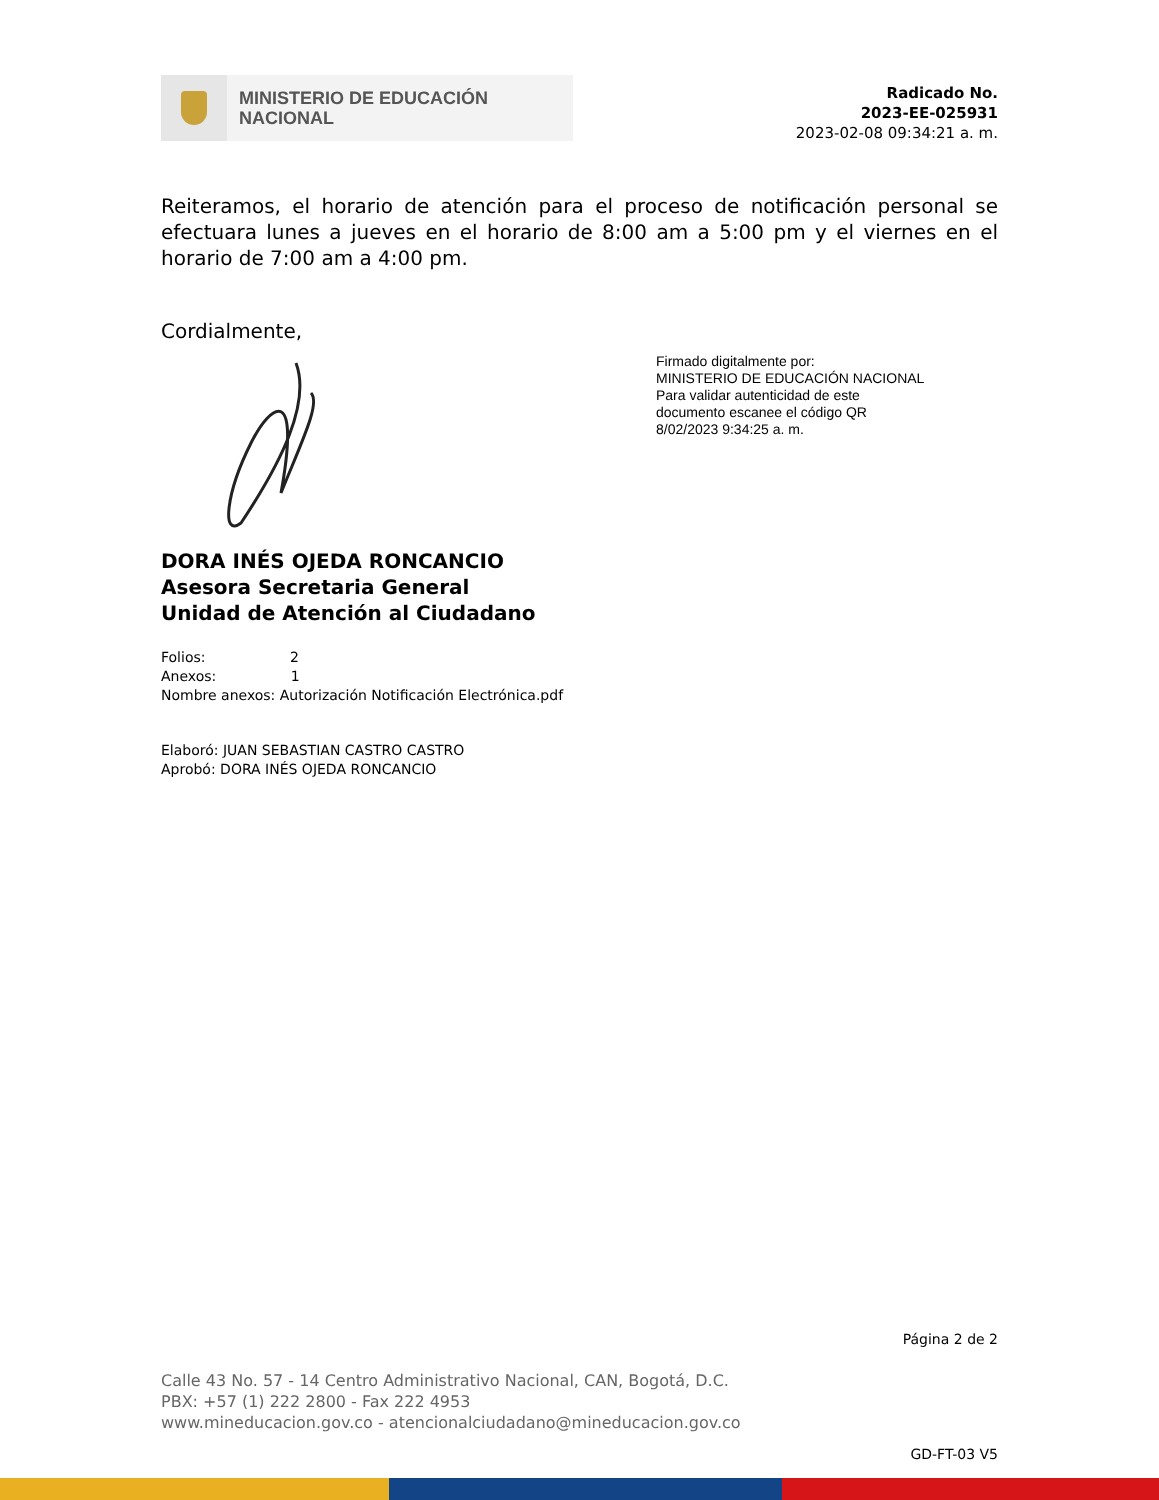MINISTERIO DE EDUCACIÓN
NACIONAL
Radicado No.
2023-EE-025931
2023-02-08 09:34:21 a. m.
Reiteramos, el horario de atención para el proceso de notificación personal se efectuara lunes a jueves en el horario de 8:00 am a 5:00 pm y el viernes en el horario de 7:00 am a 4:00 pm.
Cordialmente,
Firmado digitalmente por:
MINISTERIO DE EDUCACIÓN NACIONAL
Para validar autenticidad de este
documento escanee el código QR
8/02/2023 9:34:25 a. m.
DORA INÉS OJEDA RONCANCIO
Asesora Secretaria General
Unidad de Atención al Ciudadano
Folios: 2
Anexos: 1
Nombre anexos: Autorización Notificación Electrónica.pdf
Elaboró: JUAN SEBASTIAN CASTRO CASTRO
Aprobó: DORA INÉS OJEDA RONCANCIO
Página 2 de 2
Calle 43 No. 57 - 14 Centro Administrativo Nacional, CAN, Bogotá, D.C.
PBX: +57 (1) 222 2800 - Fax 222 4953
www.mineducacion.gov.co - atencionalciudadano@mineducacion.gov.co
GD-FT-03 V5